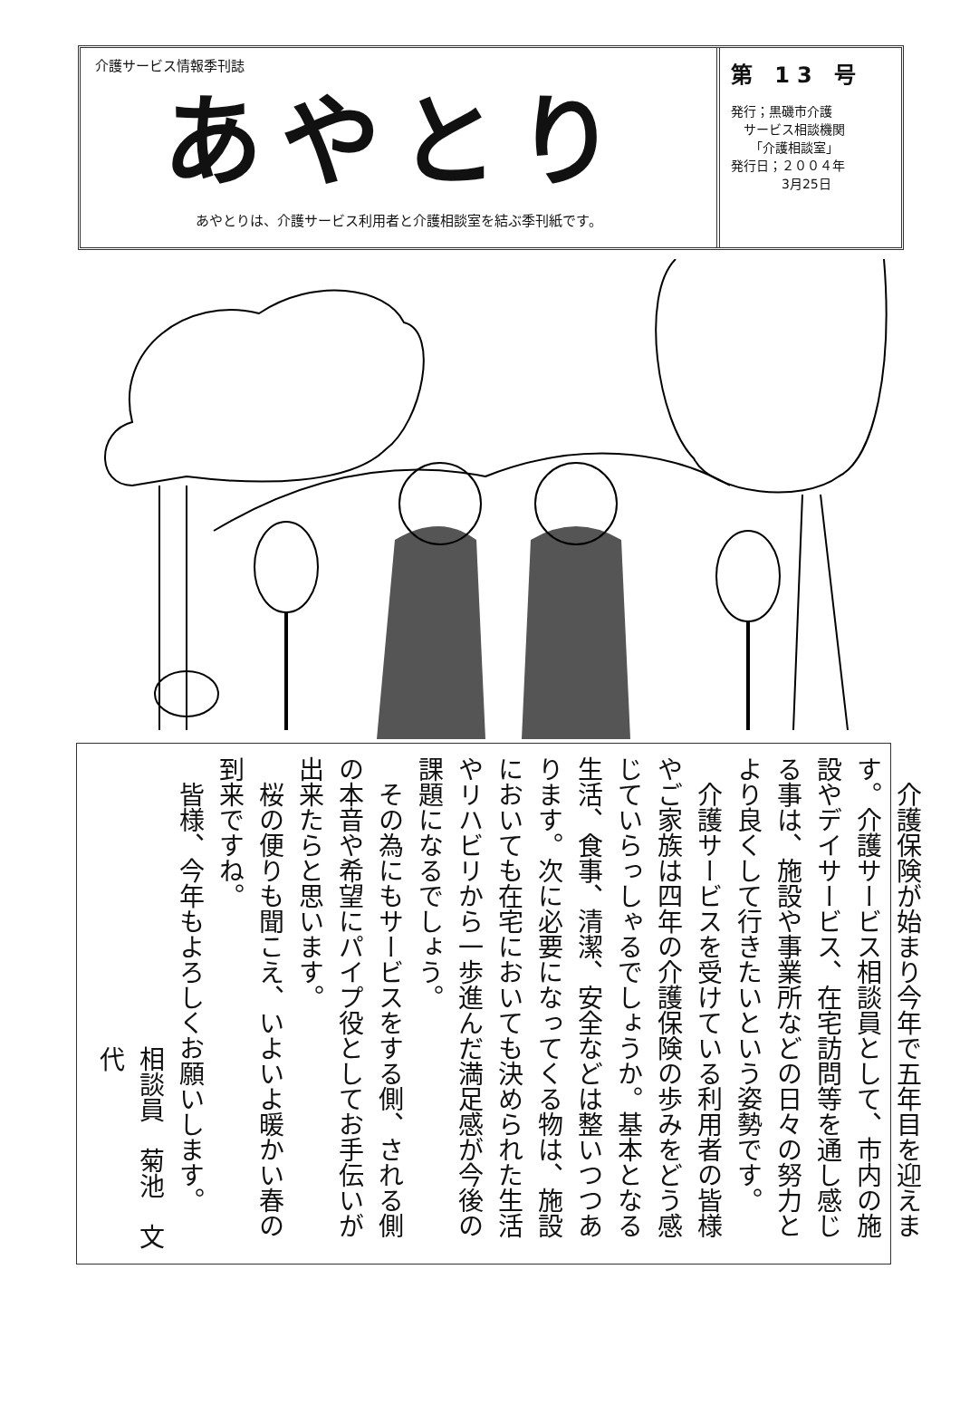介護サービス情報季刊誌
あやとり
あやとりは、介護サービス利用者と介護相談室を結ぶ季刊紙です。
第 13 号
発行；黒磯市介護
　サービス相談機関
　　「介護相談室」
発行日；２００４年
　　　　3月25日
　介護保険が始まり今年で五年目を迎えます。介護サービス相談員として、市内の施設やデイサービス、在宅訪問等を通し感じる事は、施設や事業所などの日々の努力とより良くして行きたいという姿勢です。
　介護サービスを受けている利用者の皆様やご家族は四年の介護保険の歩みをどう感じていらっしゃるでしょうか。基本となる生活、食事、清潔、安全などは整いつつあります。次に必要になってくる物は、施設においても在宅においても決められた生活やリハビリから一歩進んだ満足感が今後の課題になるでしょう。
　その為にもサービスをする側、される側の本音や希望にパイプ役としてお手伝いが出来たらと思います。
　桜の便りも聞こえ、いよいよ暖かい春の到来ですね。
　皆様、今年もよろしくお願いします。
相談員　菊池　文代